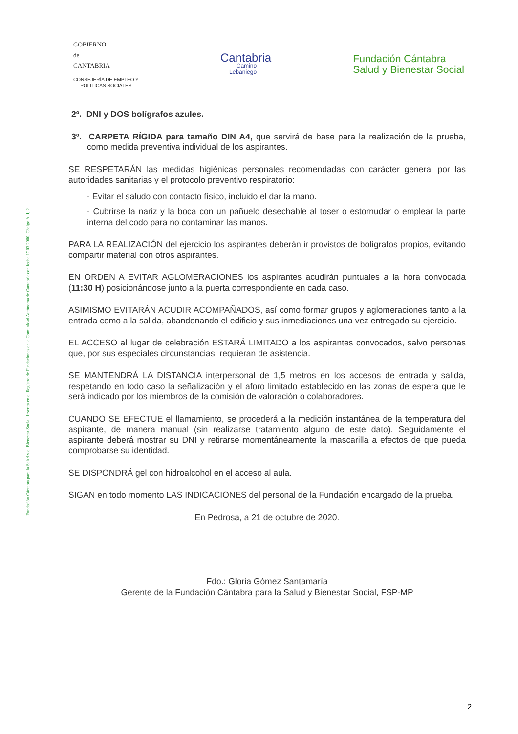Fundación Cántabra para la Salud y el Bienestar Social. Inscrita en el Registro de Fundaciones de la Comunidad Autónoma de Cantabria con fecha 17.03.2000, Código A, I, 2
GOBIERNO
de
CANTABRIA
CONSEJERÍA DE EMPLEO Y
POLITICAS SOCIALES
Cantabria
Camino
Lebaniego
Fundación Cántabra
Salud y Bienestar Social
2º. DNI y DOS bolígrafos azules.
3º. CARPETA RÍGIDA para tamaño DIN A4, que servirá de base para la realización de la prueba, como medida preventiva individual de los aspirantes.
SE RESPETARÁN las medidas higiénicas personales recomendadas con carácter general por las autoridades sanitarias y el protocolo preventivo respiratorio:
- Evitar el saludo con contacto físico, incluido el dar la mano.
- Cubrirse la nariz y la boca con un pañuelo desechable al toser o estornudar o emplear la parte interna del codo para no contaminar las manos.
PARA LA REALIZACIÓN del ejercicio los aspirantes deberán ir provistos de bolígrafos propios, evitando compartir material con otros aspirantes.
EN ORDEN A EVITAR AGLOMERACIONES los aspirantes acudirán puntuales a la hora convocada (11:30 H) posicionándose junto a la puerta correspondiente en cada caso.
ASIMISMO EVITARÁN ACUDIR ACOMPAÑADOS, así como formar grupos y aglomeraciones tanto a la entrada como a la salida, abandonando el edificio y sus inmediaciones una vez entregado su ejercicio.
EL ACCESO al lugar de celebración ESTARÁ LIMITADO a los aspirantes convocados, salvo personas que, por sus especiales circunstancias, requieran de asistencia.
SE MANTENDRÁ LA DISTANCIA interpersonal de 1,5 metros en los accesos de entrada y salida, respetando en todo caso la señalización y el aforo limitado establecido en las zonas de espera que le será indicado por los miembros de la comisión de valoración o colaboradores.
CUANDO SE EFECTUE el llamamiento, se procederá a la medición instantánea de la temperatura del aspirante, de manera manual (sin realizarse tratamiento alguno de este dato). Seguidamente el aspirante deberá mostrar su DNI y retirarse momentáneamente la mascarilla a efectos de que pueda comprobarse su identidad.
SE DISPONDRÁ gel con hidroalcohol en el acceso al aula.
SIGAN en todo momento LAS INDICACIONES del personal de la Fundación encargado de la prueba.
En Pedrosa, a 21 de octubre de 2020.
Fdo.: Gloria Gómez Santamaría
Gerente de la Fundación Cántabra para la Salud y Bienestar Social, FSP-MP
2